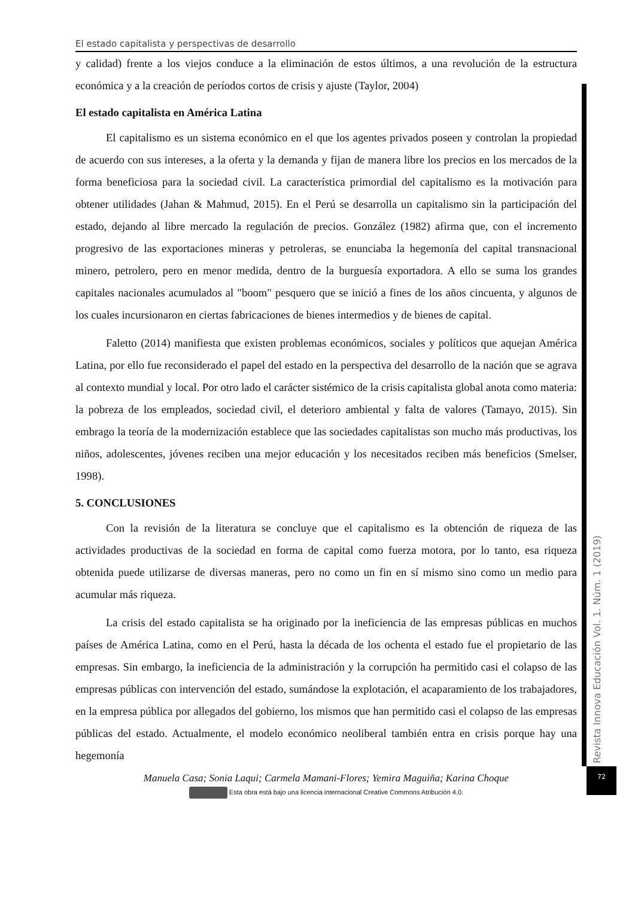El estado capitalista y perspectivas de desarrollo
y calidad) frente a los viejos conduce a la eliminación de estos últimos, a una revolución de la estructura económica y a la creación de períodos cortos de crisis y ajuste (Taylor, 2004)
El estado capitalista en América Latina
El capitalismo es un sistema económico en el que los agentes privados poseen y controlan la propiedad de acuerdo con sus intereses, a la oferta y la demanda y fijan de manera libre los precios en los mercados de la forma beneficiosa para la sociedad civil. La característica primordial del capitalismo es la motivación para obtener utilidades (Jahan & Mahmud, 2015). En el Perú se desarrolla un capitalismo sin la participación del estado, dejando al libre mercado la regulación de precios. González (1982) afirma que, con el incremento progresivo de las exportaciones mineras y petroleras, se enunciaba la hegemonía del capital transnacional minero, petrolero, pero en menor medida, dentro de la burguesía exportadora. A ello se suma los grandes capitales nacionales acumulados al "boom" pesquero que se inició a fines de los años cincuenta, y algunos de los cuales incursionaron en ciertas fabricaciones de bienes intermedios y de bienes de capital.
Faletto (2014) manifiesta que existen problemas económicos, sociales y políticos que aquejan América Latina, por ello fue reconsiderado el papel del estado en la perspectiva del desarrollo de la nación que se agrava al contexto mundial y local. Por otro lado el carácter sistémico de la crisis capitalista global anota como materia: la pobreza de los empleados, sociedad civil, el deterioro ambiental y falta de valores (Tamayo, 2015). Sin embrago la teoría de la modernización establece que las sociedades capitalistas son mucho más productivas, los niños, adolescentes, jóvenes reciben una mejor educación y los necesitados reciben más beneficios (Smelser, 1998).
5. CONCLUSIONES
Con la revisión de la literatura se concluye que el capitalismo es la obtención de riqueza de las actividades productivas de la sociedad en forma de capital como fuerza motora, por lo tanto, esa riqueza obtenida puede utilizarse de diversas maneras, pero no como un fin en sí mismo sino como un medio para acumular más riqueza.
La crisis del estado capitalista se ha originado por la ineficiencia de las empresas públicas en muchos países de América Latina, como en el Perú, hasta la década de los ochenta el estado fue el propietario de las empresas. Sin embargo, la ineficiencia de la administración y la corrupción ha permitido casi el colapso de las empresas públicas con intervención del estado, sumándose la explotación, el acaparamiento de los trabajadores, en la empresa pública por allegados del gobierno, los mismos que han permitido casi el colapso de las empresas públicas del estado. Actualmente, el modelo económico neoliberal también entra en crisis porque hay una hegemonía
Revista Innova Educación Vol. 1. Núm. 1 (2019)
72
Manuela Casa; Sonia Laqui; Carmela Mamani-Flores; Yemira Maguiña; Karina Choque
Esta obra está bajo una licencia internacional Creative Commons Atribución 4.0.